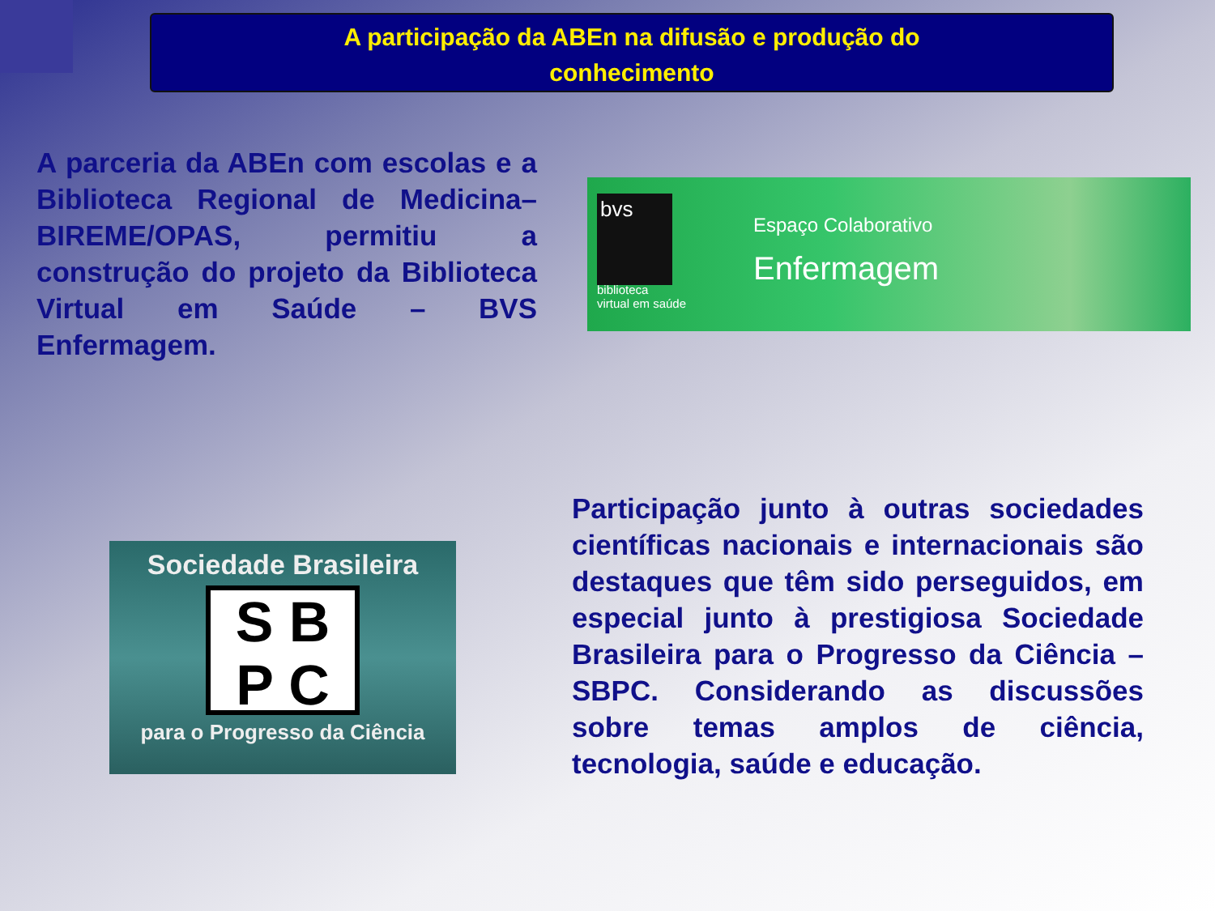A participação da ABEn na difusão e produção do
conhecimento
A parceria da ABEn com escolas e a Biblioteca Regional de Medicina–BIREME/OPAS, permitiu a construção do projeto da Biblioteca Virtual em Saúde – BVS Enfermagem.
bvs
biblioteca
virtual em saúde
Espaço Colaborativo
Enfermagem
Sociedade Brasileira
S B
P C
para o Progresso da Ciência
Participação junto à outras sociedades científicas nacionais e internacionais são destaques que têm sido perseguidos, em especial junto à prestigiosa Sociedade Brasileira para o Progresso da Ciência – SBPC. Considerando as discussões sobre temas amplos de ciência, tecnologia, saúde e educação.